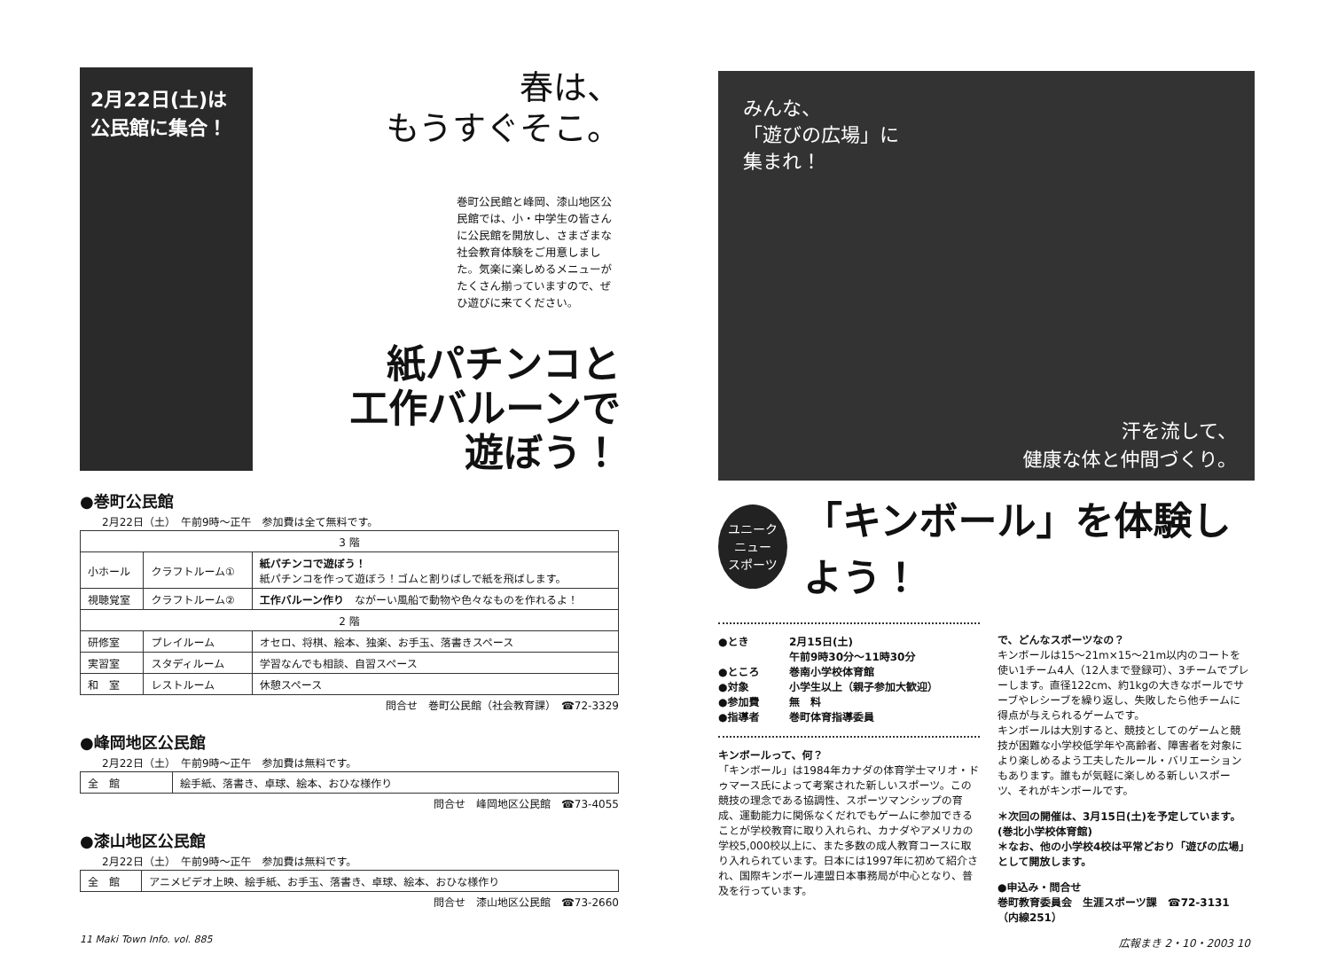2月22日(土)は
公民館に集合！
春は、
もうすぐそこ。
巻町公民館と峰岡、漆山地区公民館では、小・中学生の皆さんに公民館を開放し、さまざまな社会教育体験をご用意しました。気楽に楽しめるメニューがたくさん揃っていますので、ぜひ遊びに来てください。
紙パチンコと
工作バルーンで
遊ぼう！
●巻町公民館
2月22日（土）　午前9時～正午　参加費は全て無料です。
| 3 階 | | |
| 小ホール | クラフトルーム① | 紙パチンコで遊ぼう！ 紙パチンコを作って遊ぼう！ゴムと割りばしで紙を飛ばします。 |
| 視聴覚室 | クラフトルーム② | 工作バルーン作り ながーい風船で動物や色々なものを作れるよ！ |
| 2 階 | | |
| 研修室 | プレイルーム | オセロ、将棋、絵本、独楽、お手玉、落書きスペース |
| 実習室 | スタディルーム | 学習なんでも相談、自習スペース |
| 和 室 | レストルーム | 休憩スペース |
問合せ　巻町公民館（社会教育課）　☎72-3329
●峰岡地区公民館
2月22日（土）　午前9時～正午　参加費は無料です。
| 全 館 | 絵手紙、落書き、卓球、絵本、おひな様作り |
問合せ　峰岡地区公民館　☎73-4055
●漆山地区公民館
2月22日（土）　午前9時～正午　参加費は無料です。
| 全 館 | アニメビデオ上映、絵手紙、お手玉、落書き、卓球、絵本、おひな様作り |
問合せ　漆山地区公民館　☎73-2660
11 Maki Town Info. vol. 885
みんな、
「遊びの広場」に
集まれ！
汗を流して、
健康な体と仲間づくり。
ユニーク
ニュー
スポーツ
「キンボール」を体験しよう！
●とき 2月15日(土)
午前9時30分～11時30分
●ところ 巻南小学校体育館
●対象 小学生以上（親子参加大歓迎）
●参加費 無　料
●指導者 巻町体育指導委員
キンボールって、何？
「キンボール」は1984年カナダの体育学士マリオ・ドゥマース氏によって考案された新しいスポーツ。この競技の理念である協調性、スポーツマンシップの育成、運動能力に関係なくだれでもゲームに参加できることが学校教育に取り入れられ、カナダやアメリカの学校5,000校以上に、また多数の成人教育コースに取り入れられています。日本には1997年に初めて紹介され、国際キンボール連盟日本事務局が中心となり、普及を行っています。
で、どんなスポーツなの？
キンボールは15～21m×15～21m以内のコートを使い1チーム4人（12人まで登録可）、3チームでプレーします。直径122cm、約1kgの大きなボールでサーブやレシーブを繰り返し、失敗したら他チームに得点が与えられるゲームです。
キンボールは大別すると、競技としてのゲームと競技が困難な小学校低学年や高齢者、障害者を対象により楽しめるよう工夫したルール・バリエーションもあります。誰もが気軽に楽しめる新しいスポーツ、それがキンボールです。
＊次回の開催は、3月15日(土)を予定しています。(巻北小学校体育館)
＊なお、他の小学校4校は平常どおり「遊びの広場」として開放します。
●申込み・問合せ
巻町教育委員会　生涯スポーツ課　☎72-3131
（内線251）
広報まき 2・10・2003 10